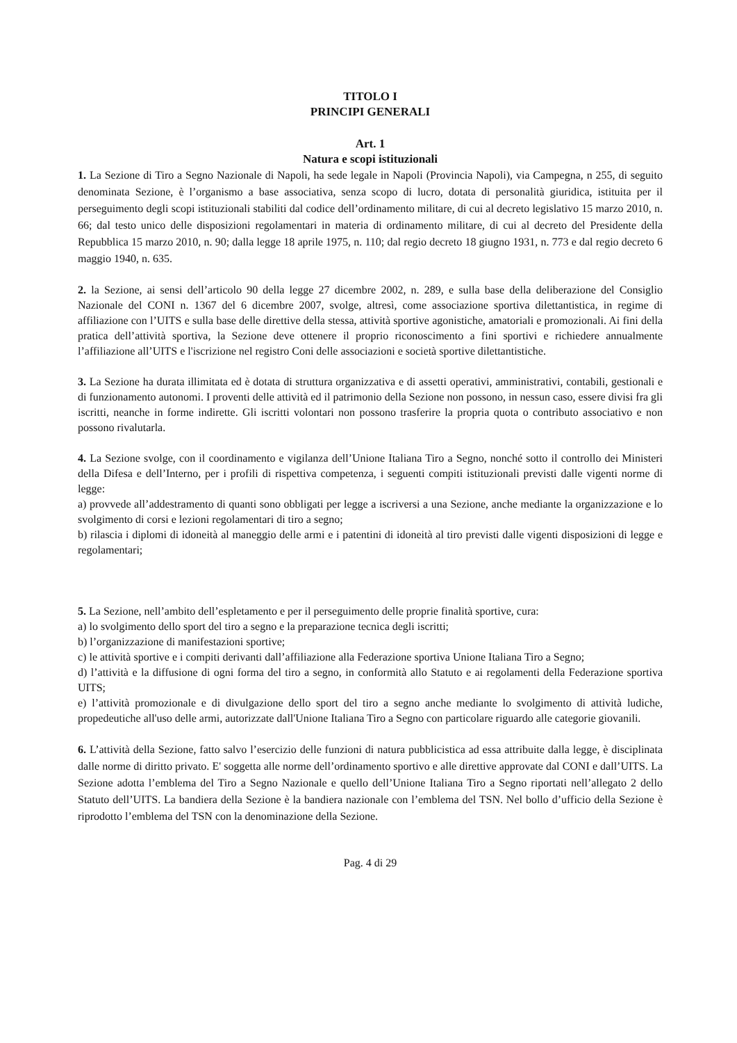TITOLO I
PRINCIPI GENERALI
Art. 1
Natura e scopi istituzionali
1. La Sezione di Tiro a Segno Nazionale di Napoli, ha sede legale in Napoli (Provincia Napoli), via Campegna, n 255, di seguito denominata Sezione, è l’organismo a base associativa, senza scopo di lucro, dotata di personalità giuridica, istituita per il perseguimento degli scopi istituzionali stabiliti dal codice dell’ordinamento militare, di cui al decreto legislativo 15 marzo 2010, n. 66; dal testo unico delle disposizioni regolamentari in materia di ordinamento militare, di cui al decreto del Presidente della Repubblica 15 marzo 2010, n. 90; dalla legge 18 aprile 1975, n. 110; dal regio decreto 18 giugno 1931, n. 773 e dal regio decreto 6 maggio 1940, n. 635.
2. la Sezione, ai sensi dell’articolo 90 della legge 27 dicembre 2002, n. 289, e sulla base della deliberazione del Consiglio Nazionale del CONI n. 1367 del 6 dicembre 2007, svolge, altresì, come associazione sportiva dilettantistica, in regime di affiliazione con l’UITS e sulla base delle direttive della stessa, attività sportive agonistiche, amatoriali e promozionali. Ai fini della pratica dell’attività sportiva, la Sezione deve ottenere il proprio riconoscimento a fini sportivi e richiedere annualmente l’affiliazione all’UITS e l'iscrizione nel registro Coni delle associazioni e società sportive dilettantistiche.
3. La Sezione ha durata illimitata ed è dotata di struttura organizzativa e di assetti operativi, amministrativi, contabili, gestionali e di funzionamento autonomi. I proventi delle attività ed il patrimonio della Sezione non possono, in nessun caso, essere divisi fra gli iscritti, neanche in forme indirette. Gli iscritti volontari non possono trasferire la propria quota o contributo associativo e non possono rivalutarla.
4. La Sezione svolge, con il coordinamento e vigilanza dell’Unione Italiana Tiro a Segno, nonché sotto il controllo dei Ministeri della Difesa e dell’Interno, per i profili di rispettiva competenza, i seguenti compiti istituzionali previsti dalle vigenti norme di legge:
a) provvede all’addestramento di quanti sono obbligati per legge a iscriversi a una Sezione, anche mediante la organizzazione e lo svolgimento di corsi e lezioni regolamentari di tiro a segno;
b) rilascia i diplomi di idoneità al maneggio delle armi e i patentini di idoneità al tiro previsti dalle vigenti disposizioni di legge e regolamentari;
5. La Sezione, nell’ambito dell’espletamento e per il perseguimento delle proprie finalità sportive, cura:
a) lo svolgimento dello sport del tiro a segno e la preparazione tecnica degli iscritti;
b) l’organizzazione di manifestazioni sportive;
c) le attività sportive e i compiti derivanti dall’affiliazione alla Federazione sportiva Unione Italiana Tiro a Segno;
d) l’attività e la diffusione di ogni forma del tiro a segno, in conformità allo Statuto e ai regolamenti della Federazione sportiva UITS;
e) l’attività promozionale e di divulgazione dello sport del tiro a segno anche mediante lo svolgimento di attività ludiche, propedeutiche all'uso delle armi, autorizzate dall'Unione Italiana Tiro a Segno con particolare riguardo alle categorie giovanili.
6. L’attività della Sezione, fatto salvo l’esercizio delle funzioni di natura pubblicistica ad essa attribuite dalla legge, è disciplinata dalle norme di diritto privato. E' soggetta alle norme dell’ordinamento sportivo e alle direttive approvate dal CONI e dall’UITS. La Sezione adotta l’emblema del Tiro a Segno Nazionale e quello dell’Unione Italiana Tiro a Segno riportati nell’allegato 2 dello Statuto dell’UITS. La bandiera della Sezione è la bandiera nazionale con l’emblema del TSN. Nel bollo d’ufficio della Sezione è riprodotto l’emblema del TSN con la denominazione della Sezione.
Pag. 4 di 29